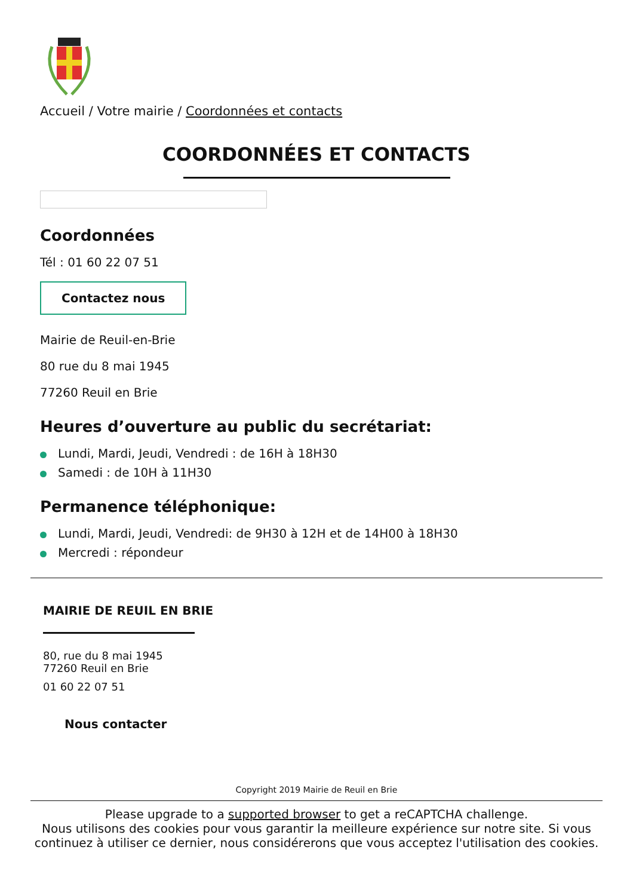Accueil / Votre mairie / Coordonnées et contacts
COORDONNÉES ET CONTACTS
Coordonnées
Tél : 01 60 22 07 51
Contactez nous
Mairie de Reuil-en-Brie
80 rue du 8 mai 1945
77260 Reuil en Brie
Heures d’ouverture au public du secrétariat:
Lundi, Mardi, Jeudi, Vendredi : de 16H à 18H30
Samedi : de 10H à 11H30
Permanence téléphonique:
Lundi, Mardi, Jeudi, Vendredi: de 9H30 à 12H et de 14H00 à 18H30
Mercredi : répondeur
MAIRIE DE REUIL EN BRIE
80, rue du 8 mai 1945
77260 Reuil en Brie
01 60 22 07 51
Nous contacter
Copyright 2019 Mairie de Reuil en Brie
Please upgrade to a supported browser to get a reCAPTCHA challenge.
Nous utilisons des cookies pour vous garantir la meilleure expérience sur notre site. Si vous continuez à utiliser ce dernier, nous considérerons que vous acceptez l'utilisation des cookies.